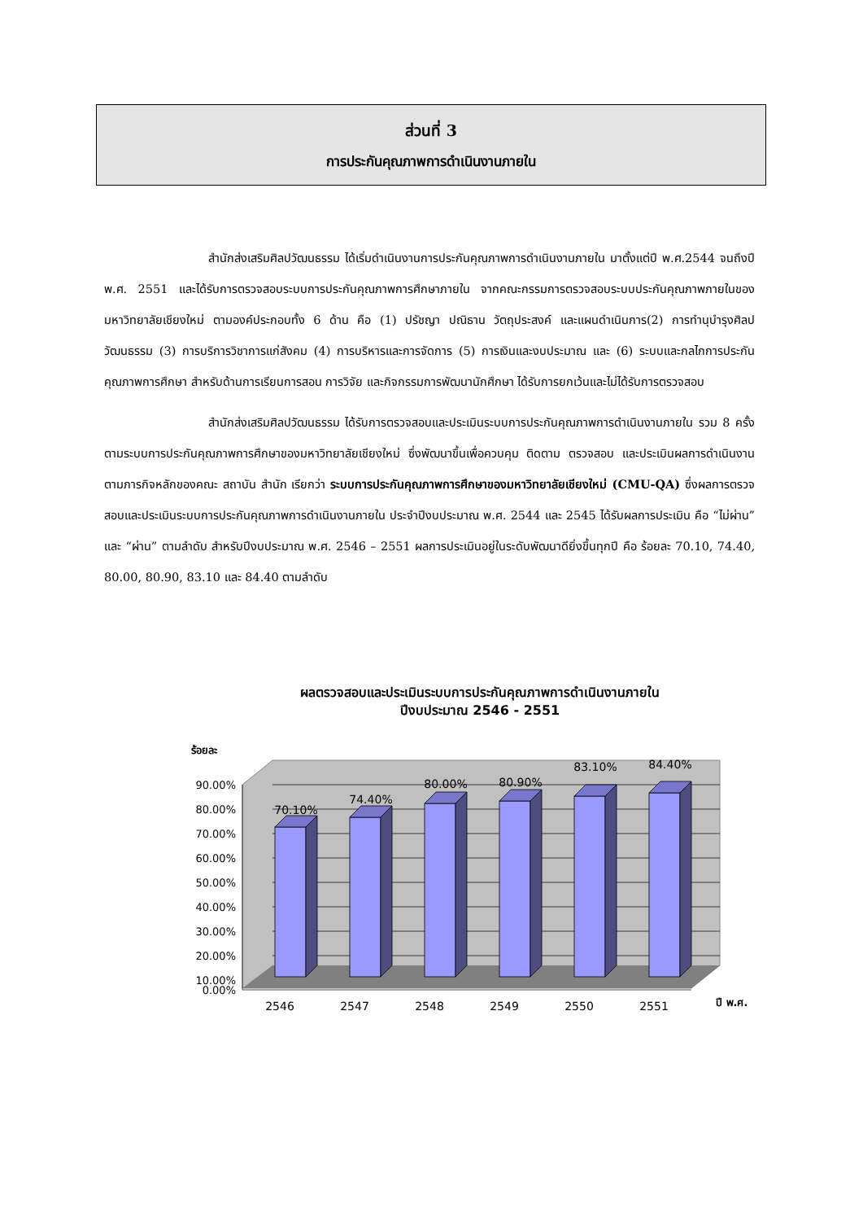ส่วนที่ 3
การประกันคุณภาพการดำเนินงานภายใน
สำนักส่งเสริมศิลปวัฒนธรรม ได้เริ่มดำเนินงานการประกันคุณภาพการดำเนินงานภายใน มาตั้งแต่ปี พ.ศ.2544 จนถึงปี พ.ศ. 2551 และได้รับการตรวจสอบระบบการประกันคุณภาพการศึกษาภายใน จากคณะกรรมการตรวจสอบระบบประกันคุณภาพภายในของมหาวิทยาลัยเชียงใหม่ ตามองค์ประกอบทั้ง 6 ด้าน คือ (1) ปรัชญา ปณิธาน วัตถุประสงค์ และแผนดำเนินการ(2) การทำนุบำรุงศิลปวัฒนธรรม (3) การบริการวิชาการแก่สังคม (4) การบริหารและการจัดการ (5) การเงินและงบประมาณ และ (6) ระบบและกลไกการประกันคุณภาพการศึกษา สำหรับด้านการเรียนการสอน การวิจัย และกิจกรรมการพัฒนานักศึกษา ได้รับการยกเว้นและไม่ได้รับการตรวจสอบ
สำนักส่งเสริมศิลปวัฒนธรรม ได้รับการตรวจสอบและประเมินระบบการประกันคุณภาพการดำเนินงานภายใน รวม 8 ครั้ง ตามระบบการประกันคุณภาพการศึกษาของมหาวิทยาลัยเชียงใหม่ ซึ่งพัฒนาขึ้นเพื่อควบคุม ติดตาม ตรวจสอบ และประเมินผลการดำเนินงานตามภารกิจหลักของคณะ สถาบัน สำนัก เรียกว่า ระบบการประกันคุณภาพการศึกษาของมหาวิทยาลัยเชียงใหม่ (CMU-QA) ซึ่งผลการตรวจสอบและประเมินระบบการประกันคุณภาพการดำเนินงานภายใน ประจำปีงบประมาณ พ.ศ. 2544 และ 2545 ได้รับผลการประเมิน คือ “ไม่ผ่าน” และ “ผ่าน” ตามลำดับ สำหรับปีงบประมาณ พ.ศ. 2546 – 2551 ผลการประเมินอยู่ในระดับพัฒนาดียิ่งขึ้นทุกปี คือ ร้อยละ 70.10, 74.40, 80.00, 80.90, 83.10 และ 84.40 ตามลำดับ
ผลตรวจสอบและประเมินระบบการประกันคุณภาพการดำเนินงานภายใน
ปีงบประมาณ 2546 - 2551
ร้อยละ
90.00%
80.00%
70.00%
60.00%
50.00%
40.00%
30.00%
20.00%
10.00%
0.00%
70.10%
74.40%
80.00%
80.90%
83.10%
84.40%
2546
2547
2548
2549
2550
2551
ปี พ.ศ.